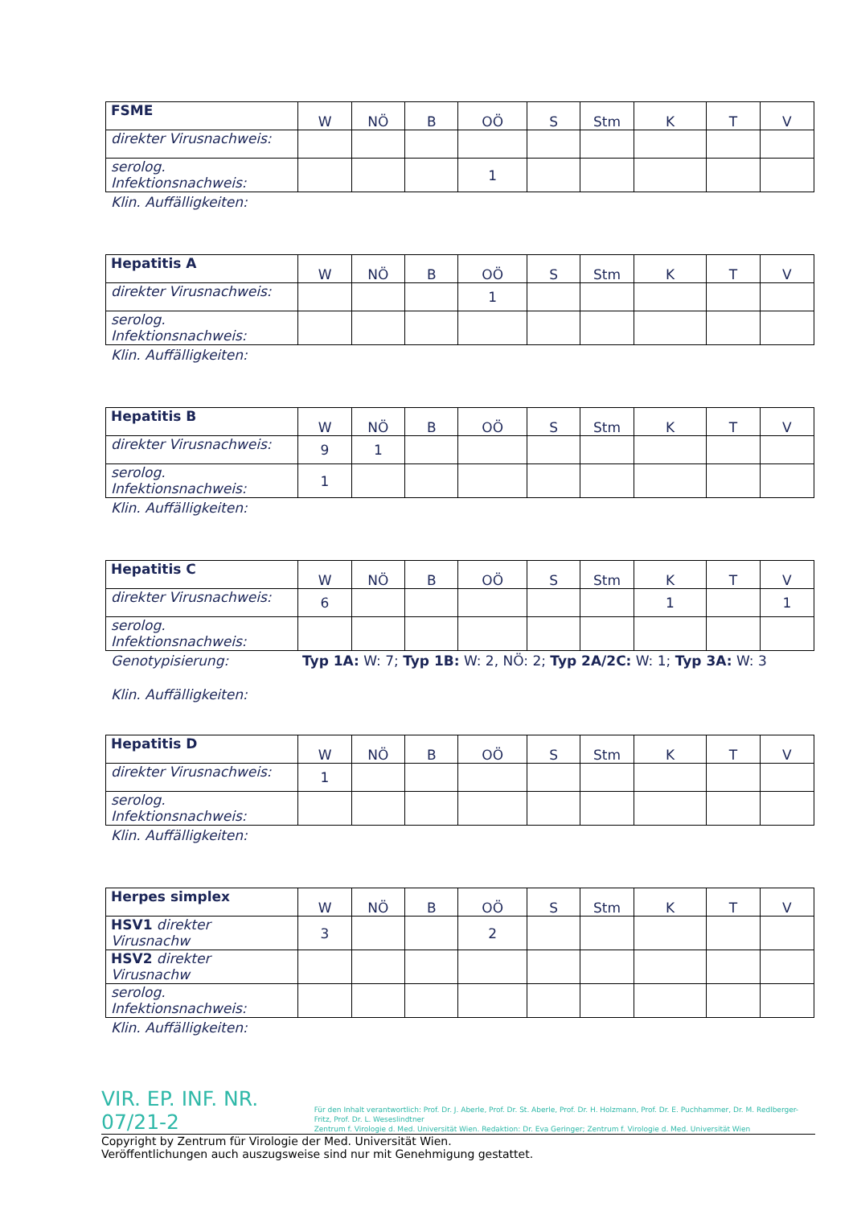| FSME | W | NÖ | B | OÖ | S | Stm | K | T | V |
| --- | --- | --- | --- | --- | --- | --- | --- | --- | --- |
| direkter Virusnachweis: | | | | | | | | | |
| serolog. Infektionsnachweis: | | | | 1 | | | | | |
Klin. Auffälligkeiten:
| Hepatitis A | W | NÖ | B | OÖ | S | Stm | K | T | V |
| --- | --- | --- | --- | --- | --- | --- | --- | --- | --- |
| direkter Virusnachweis: | | | | 1 | | | | | |
| serolog. Infektionsnachweis: | | | | | | | | | |
Klin. Auffälligkeiten:
| Hepatitis B | W | NÖ | B | OÖ | S | Stm | K | T | V |
| --- | --- | --- | --- | --- | --- | --- | --- | --- | --- |
| direkter Virusnachweis: | 9 | 1 | | | | | | | |
| serolog. Infektionsnachweis: | 1 | | | | | | | | |
Klin. Auffälligkeiten:
| Hepatitis C | W | NÖ | B | OÖ | S | Stm | K | T | V |
| --- | --- | --- | --- | --- | --- | --- | --- | --- | --- |
| direkter Virusnachweis: | 6 | | | | | | 1 | | 1 |
| serolog. Infektionsnachweis: | | | | | | | | | |
Genotypisierung: Typ 1A: W: 7; Typ 1B: W: 2, NÖ: 2; Typ 2A/2C: W: 1; Typ 3A: W: 3
Klin. Auffälligkeiten:
| Hepatitis D | W | NÖ | B | OÖ | S | Stm | K | T | V |
| --- | --- | --- | --- | --- | --- | --- | --- | --- | --- |
| direkter Virusnachweis: | 1 | | | | | | | | |
| serolog. Infektionsnachweis: | | | | | | | | | |
Klin. Auffälligkeiten:
| Herpes simplex | W | NÖ | B | OÖ | S | Stm | K | T | V |
| --- | --- | --- | --- | --- | --- | --- | --- | --- | --- |
| HSV1 direkter Virusnachw | 3 | | | 2 | | | | | |
| HSV2 direkter Virusnachw | | | | | | | | | |
| serolog. Infektionsnachweis: | | | | | | | | | |
Klin. Auffälligkeiten:
VIR. EP. INF. NR. 07/21-2
Für den Inhalt verantwortlich: Prof. Dr. J. Aberle, Prof. Dr. St. Aberle, Prof. Dr. H. Holzmann, Prof. Dr. E. Puchhammer, Dr. M. Redlberger-Fritz, Prof. Dr. L. Weseslindtner
Zentrum f. Virologie d. Med. Universität Wien. Redaktion: Dr. Eva Geringer; Zentrum f. Virologie d. Med. Universität Wien
Copyright by Zentrum für Virologie der Med. Universität Wien.
Veröffentlichungen auch auszugsweise sind nur mit Genehmigung gestattet.